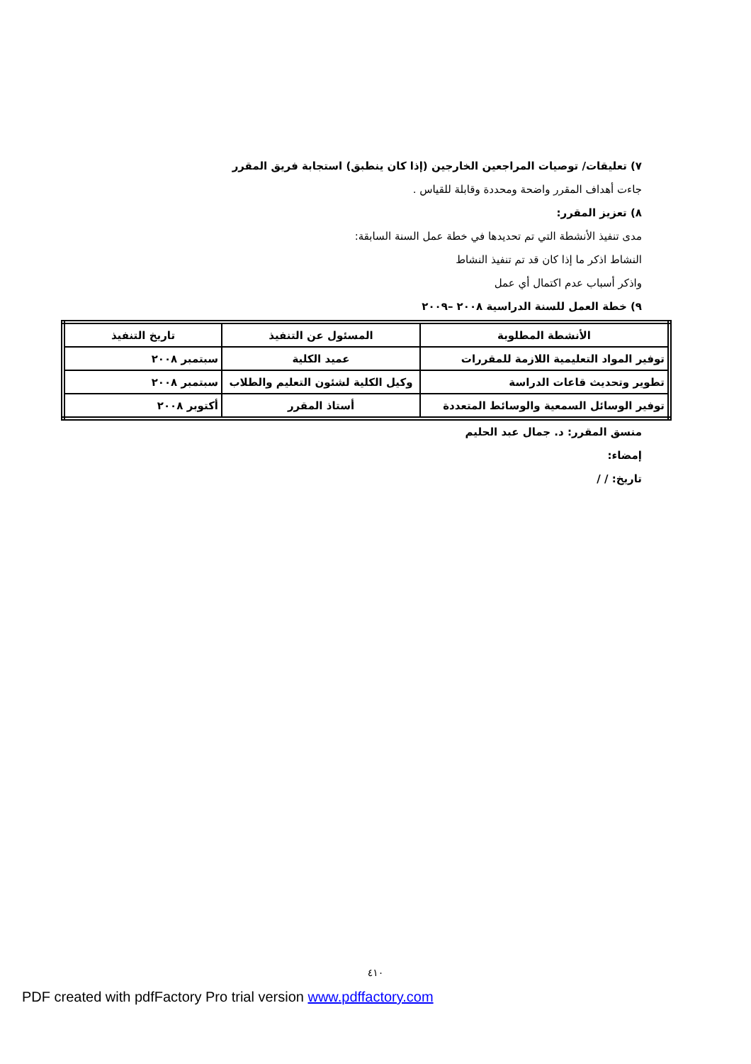٧) تعليقات/ توصيات المراجعين الخارجين (إذا كان ينطبق) استجابة فريق المقرر
جاءت أهداف المقرر واضحة ومحددة وقابلة للقياس .
٨) تعزيز المقرر:
مدى تنفيذ الأنشطة التي تم تحديدها في خطة عمل السنة السابقة:
النشاط اذكر ما إذا كان قد تم تنفيذ النشاط
واذكر أسباب عدم اكتمال أي عمل
٩) خطة العمل للسنة الدراسية ٢٠٠٨ –٢٠٠٩
| الأنشطة المطلوبة | المسئول عن التنفيذ | تاريخ التنفيذ |
| --- | --- | --- |
| توفير المواد التعليمية اللازمة للمقررات | عميد الكلية | سبتمبر ٢٠٠٨ |
| تطوير وتحديث قاعات الدراسة | وكيل الكلية لشئون التعليم والطلاب | سبتمبر ٢٠٠٨ |
| توفير الوسائل السمعية والوسائط المتعددة | أستاذ المقرر | أكتوبر ٢٠٠٨ |
منسق المقرر: د. جمال عبد الحليم
إمضاء:
تاريخ: / /
٤١٠
PDF created with pdfFactory Pro trial version www.pdffactory.com